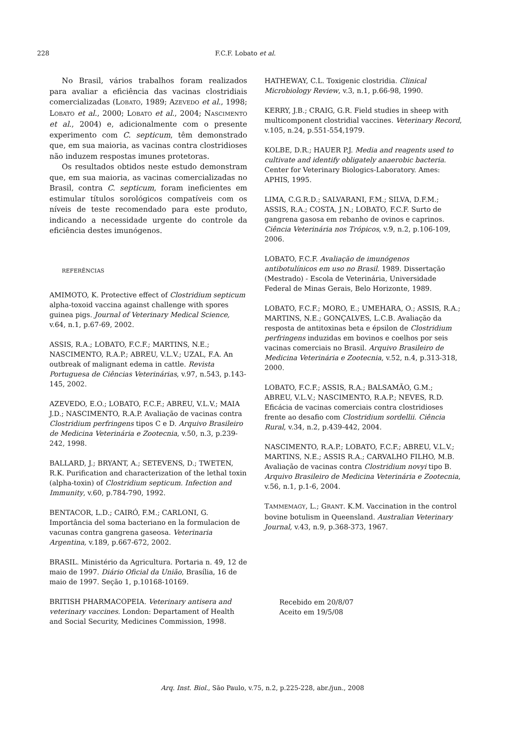228 F.C.F. Lobato et al.
No Brasil, vários trabalhos foram realizados para avaliar a eficiência das vacinas clostridiais comercializadas (LOBATO, 1989; AZEVEDO et al., 1998; LOBATO et al., 2000; LOBATO et al., 2004; NASCIMENTO et al., 2004) e, adicionalmente com o presente experimento com C. septicum, têm demonstrado que, em sua maioria, as vacinas contra clostridioses não induzem respostas imunes protetoras.
Os resultados obtidos neste estudo demonstram que, em sua maioria, as vacinas comercializadas no Brasil, contra C. septicum, foram ineficientes em estimular títulos sorológicos compatíveis com os níveis de teste recomendado para este produto, indicando a necessidade urgente do controle da eficiência destes imunógenos.
REFERÊNCIAS
AMIMOTO, K. Protective effect of Clostridium septicum alpha-toxoid vaccina against challenge with spores guinea pigs. Journal of Veterinary Medical Science, v.64, n.1, p.67-69, 2002.
ASSIS, R.A.; LOBATO, F.C.F.; MARTINS, N.E.; NASCIMENTO, R.A.P.; ABREU, V.L.V.; UZAL, F.A. An outbreak of malignant edema in cattle. Revista Portuguesa de Ciências Veterinárias, v.97, n.543, p.143-145, 2002.
AZEVEDO, E.O.; LOBATO, F.C.F.; ABREU, V.L.V.; MAIA J.D.; NASCIMENTO, R.A.P. Avaliação de vacinas contra Clostridium perfringens tipos C e D. Arquivo Brasileiro de Medicina Veterinária e Zootecnia, v.50, n.3, p.239-242, 1998.
BALLARD, J.; BRYANT, A.; SETEVENS, D.; TWETEN, R.K. Purification and characterization of the lethal toxin (alpha-toxin) of Clostridium septicum. Infection and Immunity, v.60, p.784-790, 1992.
BENTACOR, L.D.; CAIRÓ, F.M.; CARLONI, G. Importância del soma bacteriano en la formulacion de vacunas contra gangrena gaseosa. Veterinaria Argentina, v.189, p.667-672, 2002.
BRASIL. Ministério da Agricultura. Portaria n. 49, 12 de maio de 1997. Diário Oficial da União, Brasília, 16 de maio de 1997. Seção 1, p.10168-10169.
BRITISH PHARMACOPEIA. Veterinary antisera and veterinary vaccines. London: Departament of Health and Social Security, Medicines Commission, 1998.
HATHEWAY, C.L. Toxigenic clostridia. Clinical Microbiology Review, v.3, n.1, p.66-98, 1990.
KERRY, J.B.; CRAIG, G.R. Field studies in sheep with multicomponent clostridial vaccines. Veterinary Record, v.105, n.24, p.551-554,1979.
KOLBE, D.R.; HAUER P.J. Media and reagents used to cultivate and identify obligately anaerobic bacteria. Center for Veterinary Biologics-Laboratory. Ames: APHIS, 1995.
LIMA, C.G.R.D.; SALVARANI, F.M.; SILVA, D.F.M.; ASSIS, R.A.; COSTA, J.N.; LOBATO, F.C.F. Surto de gangrena gasosa em rebanho de ovinos e caprinos. Ciência Veterinária nos Trópicos, v.9, n.2, p.106-109, 2006.
LOBATO, F.C.F. Avaliação de imunógenos antibotulínicos em uso no Brasil. 1989. Dissertação (Mestrado) - Escola de Veterinária, Universidade Federal de Minas Gerais, Belo Horizonte, 1989.
LOBATO, F.C.F.; MORO, E.; UMEHARA, O.; ASSIS, R.A.; MARTINS, N.E.; GONÇALVES, L.C.B. Avaliação da resposta de antitoxinas beta e épsilon de Clostridium perfringens induzidas em bovinos e coelhos por seis vacinas comerciais no Brasil. Arquivo Brasileiro de Medicina Veterinária e Zootecnia, v.52, n.4, p.313-318, 2000.
LOBATO, F.C.F.; ASSIS, R.A.; BALSAMÃO, G.M.; ABREU, V.L.V.; NASCIMENTO, R.A.P.; NEVES, R.D. Eficácia de vacinas comerciais contra clostridioses frente ao desafio com Clostridium sordellii. Ciência Rural, v.34, n.2, p.439-442, 2004.
NASCIMENTO, R.A.P.; LOBATO, F.C.F.; ABREU, V.L.V.; MARTINS, N.E.; ASSIS R.A.; CARVALHO FILHO, M.B. Avaliação de vacinas contra Clostridium novyi tipo B. Arquivo Brasileiro de Medicina Veterinária e Zootecnia, v.56, n.1, p.1-6, 2004.
TAMMEMAGY, L.; GRANT. K.M. Vaccination in the control bovine botulism in Queensland. Australian Veterinary Journal, v.43, n.9, p.368-373, 1967.
Recebido em 20/8/07
Aceito em 19/5/08
Arq. Inst. Biol., São Paulo, v.75, n.2, p.225-228, abr./jun., 2008